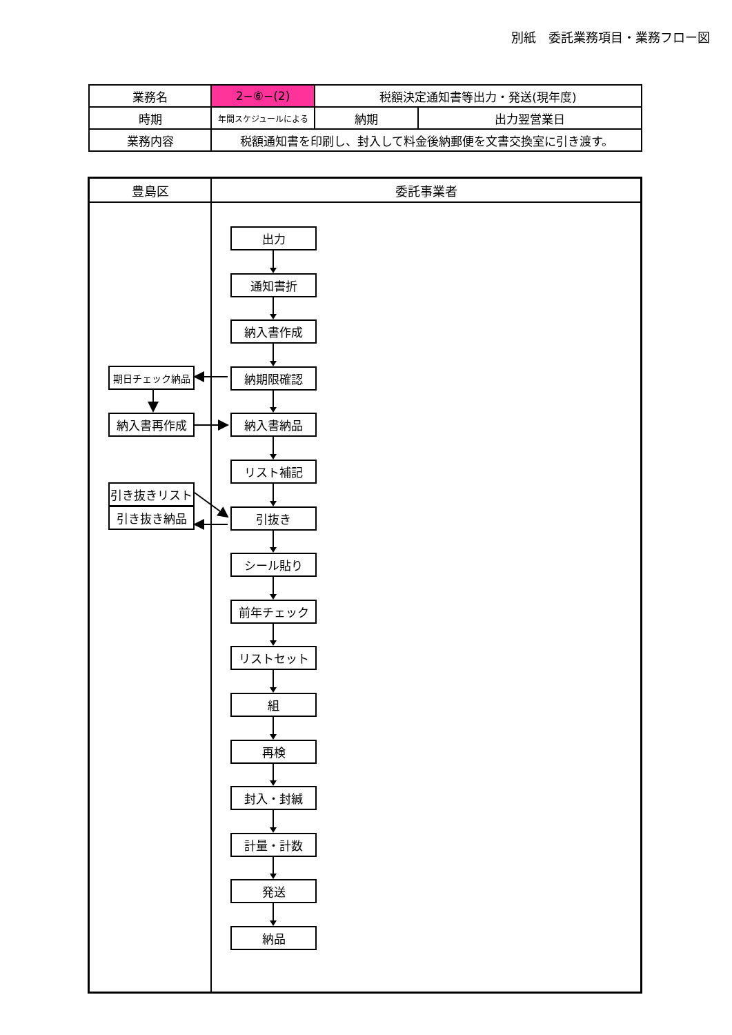別紙　委託業務項目・業務フロー図
| 業務名 | 2−⑥−(2) | 税額決定通知書等出力・発送(現年度) | |
| 時期 | 年間スケジュールによる | 納期 | 出力翌営業日 |
| 業務内容 | 税額通知書を印刷し、封入して料金後納郵便を文書交換室に引き渡す。 | | |
豊島区 委託事業者
期日チェック納品
納入書再作成
引き抜きリスト
引き抜き納品
出力
通知書折
納入書作成
納期限確認
納入書納品
リスト補記
引抜き
シール貼り
前年チェック
リストセット
組
再検
封入・封緘
計量・計数
発送
納品